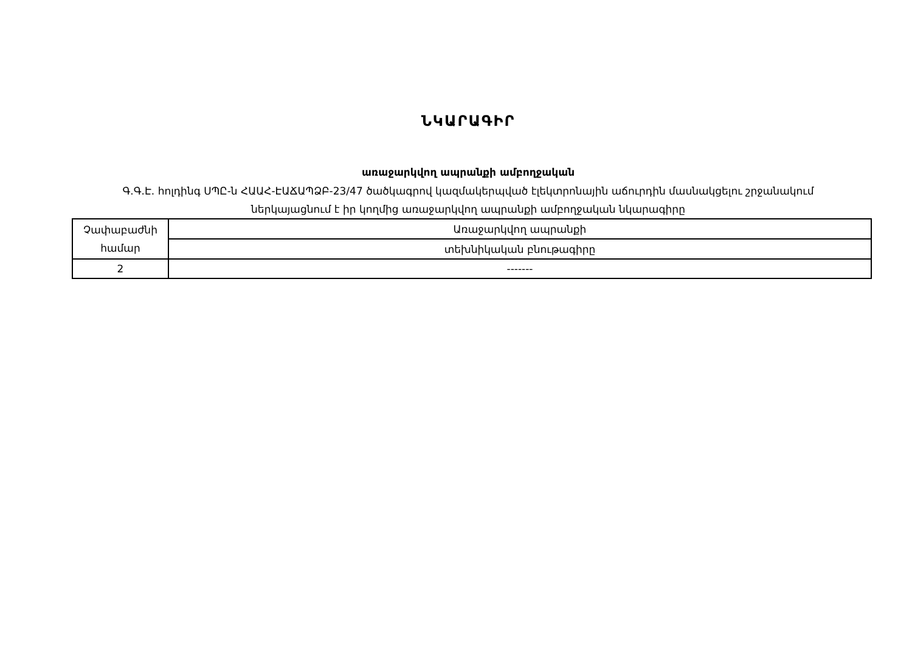ՆԿԱՐԱԳԻՐ
առաջարկվող ապրանքի ամբողջական
Գ.Գ.Է. հոլդինգ ՍՊԸ-ն ՀԱԱՀ-ԷԱՃԱՊՁԲ-23/47 ծածկագրով կազմակերպված էլեկտրոնային աճուրդին մասնակցելու շրջանակում
ներկայացնում է իր կողմից առաջարկվող ապրանքի ամբողջական նկարագիրը
| Չափաբաժնի համար | Առաջարկվող ապրանքի |
| | տեխնիկական բնութագիրը |
| 2 | ------- |